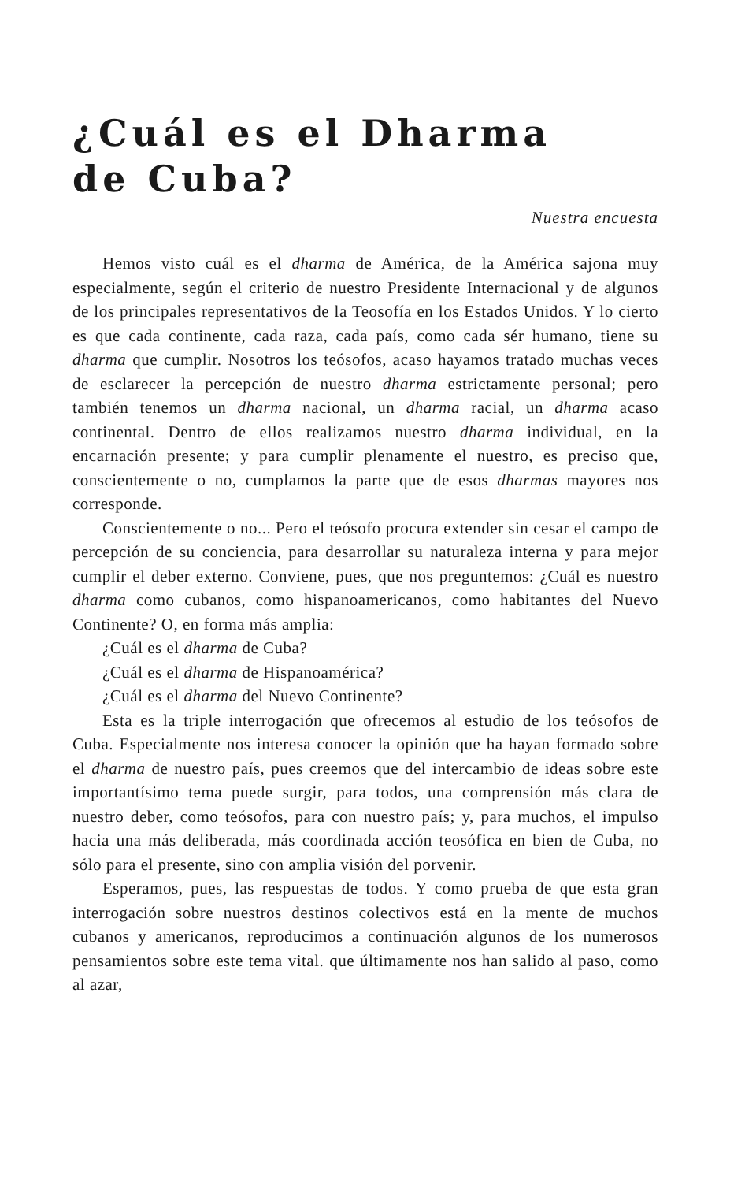¿Cuál es el Dharma
de Cuba?
Nuestra encuesta
Hemos visto cuál es el dharma de América, de la América sajona muy especialmente, según el criterio de nuestro Presidente Internacional y de algunos de los principales representativos de la Teosofía en los Estados Unidos. Y lo cierto es que cada continente, cada raza, cada país, como cada sér humano, tiene su dharma que cumplir. Nosotros los teósofos, acaso hayamos tratado muchas veces de esclarecer la percepción de nuestro dharma estrictamente personal; pero también tenemos un dharma nacional, un dharma racial, un dharma acaso continental. Dentro de ellos realizamos nuestro dharma individual, en la encarnación presente; y para cumplir plenamente el nuestro, es preciso que, conscientemente o no, cumplamos la parte que de esos dharmas mayores nos corresponde.
Conscientemente o no... Pero el teósofo procura extender sin cesar el campo de percepción de su conciencia, para desarrollar su naturaleza interna y para mejor cumplir el deber externo. Conviene, pues, que nos preguntemos: ¿Cuál es nuestro dharma como cubanos, como hispanoamericanos, como habitantes del Nuevo Continente? O, en forma más amplia:
¿Cuál es el dharma de Cuba?
¿Cuál es el dharma de Hispanoamérica?
¿Cuál es el dharma del Nuevo Continente?
Esta es la triple interrogación que ofrecemos al estudio de los teósofos de Cuba. Especialmente nos interesa conocer la opinión que ha hayan formado sobre el dharma de nuestro país, pues creemos que del intercambio de ideas sobre este importantísimo tema puede surgir, para todos, una comprensión más clara de nuestro deber, como teósofos, para con nuestro país; y, para muchos, el impulso hacia una más deliberada, más coordinada acción teosófica en bien de Cuba, no sólo para el presente, sino con amplia visión del porvenir.
Esperamos, pues, las respuestas de todos. Y como prueba de que esta gran interrogación sobre nuestros destinos colectivos está en la mente de muchos cubanos y americanos, reproducimos a continuación algunos de los numerosos pensamientos sobre este tema vital. que últimamente nos han salido al paso, como al azar,